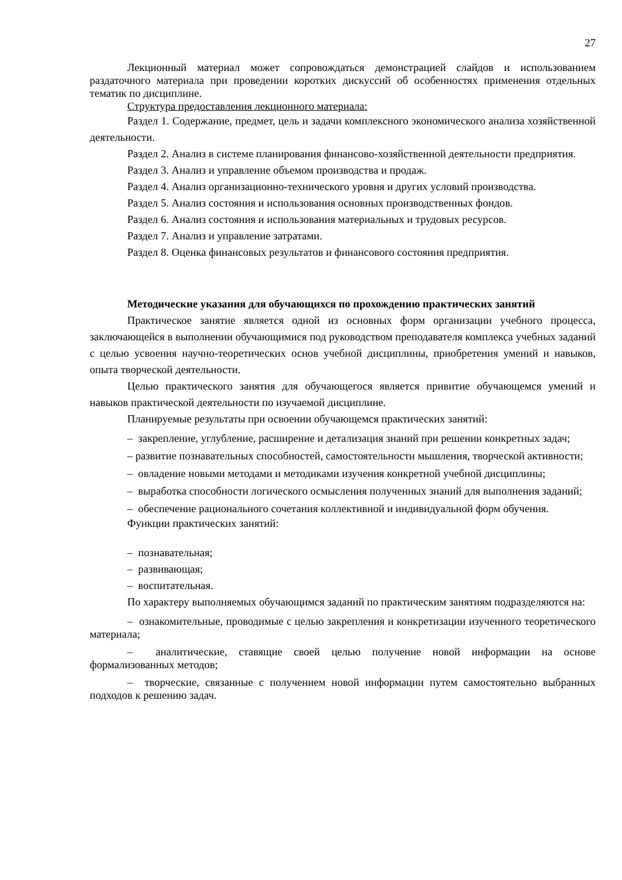27
Лекционный материал может сопровождаться демонстрацией слайдов и использованием раздаточного материала при проведении коротких дискуссий об особенностях применения отдельных тематик по дисциплине.
Структура предоставления лекционного материала:
Раздел 1. Содержание, предмет, цель и задачи комплексного экономического анализа хозяйственной деятельности.
Раздел 2. Анализ в системе планирования финансово-хозяйственной деятельности предприятия.
Раздел 3. Анализ и управление объемом производства и продаж.
Раздел 4. Анализ организационно-технического уровня и других условий производства.
Раздел 5. Анализ состояния и использования основных производственных фондов.
Раздел 6. Анализ состояния и использования материальных и трудовых ресурсов.
Раздел 7. Анализ и управление затратами.
Раздел 8. Оценка финансовых результатов и финансового состояния предприятия.
Методические указания для обучающихся по прохождению практических занятий
Практическое занятие является одной из основных форм организации учебного процесса, заключающейся в выполнении обучающимися под руководством преподавателя комплекса учебных заданий с целью усвоения научно-теоретических основ учебной дисциплины, приобретения умений и навыков, опыта творческой деятельности.
Целью практического занятия для обучающегося является привитие обучающемся умений и навыков практической деятельности по изучаемой дисциплине.
Планируемые результаты при освоении обучающемся практических занятий:
– закрепление, углубление, расширение и детализация знаний при решении конкретных задач;
– развитие познавательных способностей, самостоятельности мышления, творческой активности;
– овладение новыми методами и методиками изучения конкретной учебной дисциплины;
– выработка способности логического осмысления полученных знаний для выполнения заданий;
– обеспечение рационального сочетания коллективной и индивидуальной форм обучения.
Функции практических занятий:
– познавательная;
– развивающая;
– воспитательная.
По характеру выполняемых обучающимся заданий по практическим занятиям подразделяются на:
– ознакомительные, проводимые с целью закрепления и конкретизации изученного теоретического материала;
– аналитические, ставящие своей целью получение новой информации на основе формализованных методов;
– творческие, связанные с получением новой информации путем самостоятельно выбранных подходов к решению задач.